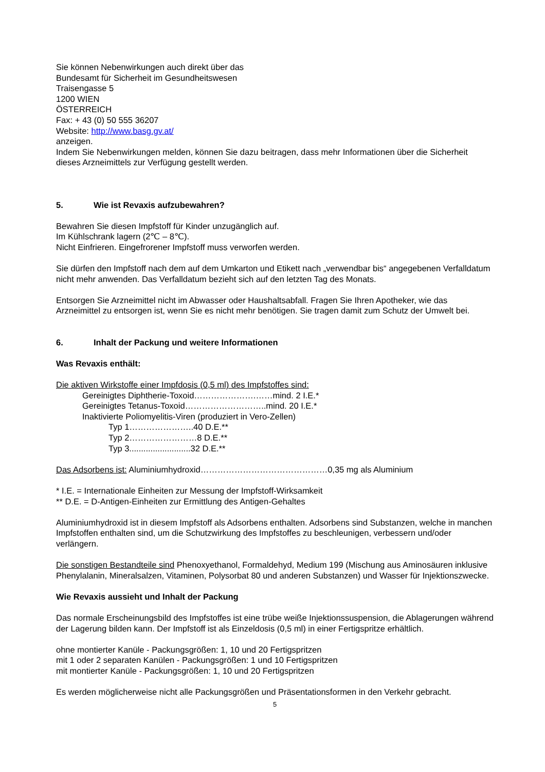Sie können Nebenwirkungen auch direkt über das
Bundesamt für Sicherheit im Gesundheitswesen
Traisengasse 5
1200 WIEN
ÖSTERREICH
Fax: + 43 (0) 50 555 36207
Website: http://www.basg.gv.at/
anzeigen.
Indem Sie Nebenwirkungen melden, können Sie dazu beitragen, dass mehr Informationen über die Sicherheit dieses Arzneimittels zur Verfügung gestellt werden.
5. Wie ist Revaxis aufzubewahren?
Bewahren Sie diesen Impfstoff für Kinder unzugänglich auf.
Im Kühlschrank lagern (2℃ – 8℃).
Nicht Einfrieren. Eingefrorener Impfstoff muss verworfen werden.
Sie dürfen den Impfstoff nach dem auf dem Umkarton und Etikett nach „verwendbar bis“ angegebenen Verfalldatum nicht mehr anwenden. Das Verfalldatum bezieht sich auf den letzten Tag des Monats.
Entsorgen Sie Arzneimittel nicht im Abwasser oder Haushaltsabfall. Fragen Sie Ihren Apotheker, wie das Arzneimittel zu entsorgen ist, wenn Sie es nicht mehr benötigen. Sie tragen damit zum Schutz der Umwelt bei.
6. Inhalt der Packung und weitere Informationen
Was Revaxis enthält:
Die aktiven Wirkstoffe einer Impfdosis (0,5 ml) des Impfstoffes sind:
Gereinigtes Diphtherie-Toxoid………………….……mind. 2 I.E.*
Gereinigtes Tetanus-Toxoid………………………..mind. 20 I.E.*
Inaktivierte Poliomyelitis-Viren (produziert in Vero-Zellen)
Typ 1…………………..40 D.E.**
Typ 2……………………8 D.E.**
Typ 3..........................32 D.E.**
Das Adsorbens ist: Aluminiumhydroxid………………………………………0,35 mg als Aluminium
* I.E. = Internationale Einheiten zur Messung der Impfstoff-Wirksamkeit
** D.E. = D-Antigen-Einheiten zur Ermittlung des Antigen-Gehaltes
Aluminiumhydroxid ist in diesem Impfstoff als Adsorbens enthalten. Adsorbens sind Substanzen, welche in manchen Impfstoffen enthalten sind, um die Schutzwirkung des Impfstoffes zu beschleunigen, verbessern und/oder verlängern.
Die sonstigen Bestandteile sind Phenoxyethanol, Formaldehyd, Medium 199 (Mischung aus Aminosäuren inklusive Phenylalanin, Mineralsalzen, Vitaminen, Polysorbat 80 und anderen Substanzen) und Wasser für Injektionszwecke.
Wie Revaxis aussieht und Inhalt der Packung
Das normale Erscheinungsbild des Impfstoffes ist eine trübe weiße Injektionssuspension, die Ablagerungen während der Lagerung bilden kann. Der Impfstoff ist als Einzeldosis (0,5 ml) in einer Fertigspritze erhältlich.
ohne montierter Kanüle - Packungsgrößen: 1, 10 und 20 Fertigspritzen
mit 1 oder 2 separaten Kanülen - Packungsgrößen: 1 und 10 Fertigspritzen
mit montierter Kanüle - Packungsgrößen: 1, 10 und 20 Fertigspritzen
Es werden möglicherweise nicht alle Packungsgrößen und Präsentationsformen in den Verkehr gebracht.
5